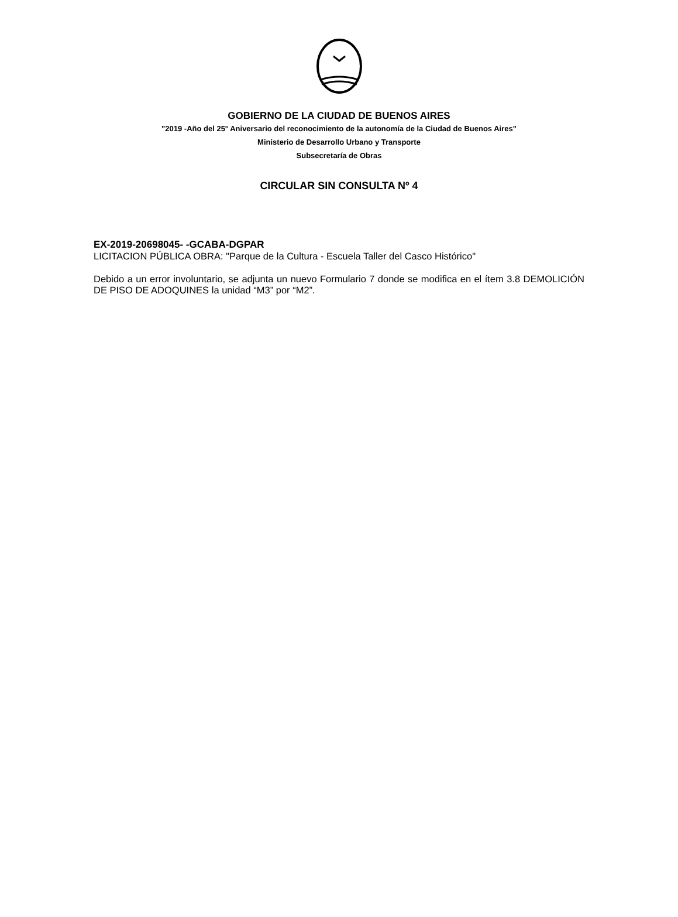GOBIERNO DE LA CIUDAD DE BUENOS AIRES
"2019 -Año del 25° Aniversario del reconocimiento de la autonomía de la Ciudad de Buenos Aires"
Ministerio de Desarrollo Urbano y Transporte
Subsecretaría de Obras
CIRCULAR SIN CONSULTA Nº 4
EX-2019-20698045- -GCABA-DGPAR
LICITACION PÚBLICA OBRA: "Parque de la Cultura - Escuela Taller del Casco Histórico"
Debido a un error involuntario, se adjunta un nuevo Formulario 7 donde se modifica en el ítem 3.8 DEMOLICIÓN DE PISO DE ADOQUINES la unidad “M3” por “M2”.